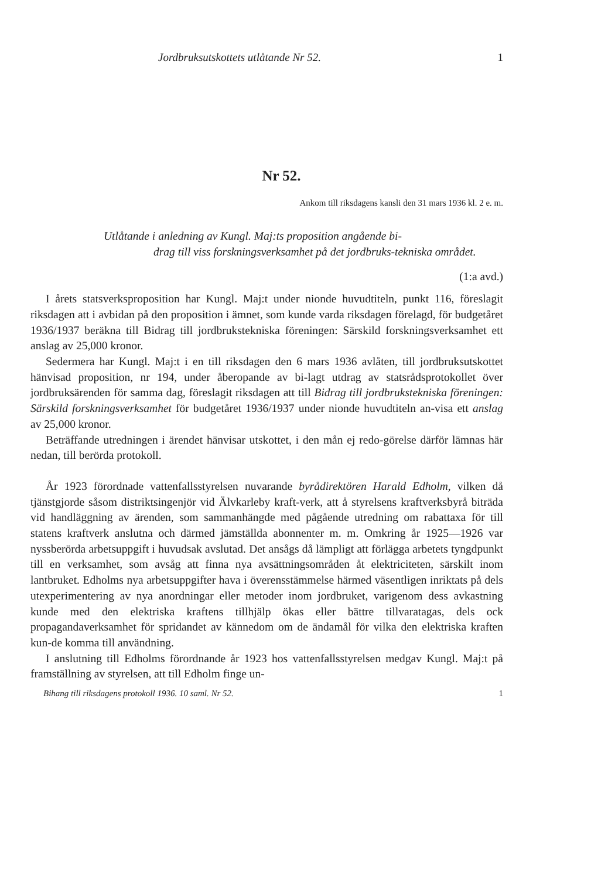Jordbruksutskottets utlåtande Nr 52. 1
Nr 52.
Ankom till riksdagens kansli den 31 mars 1936 kl. 2 e. m.
Utlåtande i anledning av Kungl. Maj:ts proposition angående bi-
drag till viss forskningsverksamhet på det jordbruks-tekniska området.
(1:a avd.)
I årets statsverksproposition har Kungl. Maj:t under nionde huvudtiteln, punkt 116, föreslagit riksdagen att i avbidan på den proposition i ämnet, som kunde varda riksdagen förelagd, för budgetåret 1936/1937 beräkna till Bidrag till jordbrukstekniska föreningen: Särskild forskningsverksamhet ett anslag av 25,000 kronor.
Sedermera har Kungl. Maj:t i en till riksdagen den 6 mars 1936 avlåten, till jordbruksutskottet hänvisad proposition, nr 194, under åberopande av bi-lagt utdrag av statsrådsprotokollet över jordbruksärenden för samma dag, föreslagit riksdagen att till Bidrag till jordbrukstekniska föreningen: Särskild forskningsverksamhet för budgetåret 1936/1937 under nionde huvudtiteln an-visa ett anslag av 25,000 kronor.
Beträffande utredningen i ärendet hänvisar utskottet, i den mån ej redo-görelse därför lämnas här nedan, till berörda protokoll.
År 1923 förordnade vattenfallsstyrelsen nuvarande byrådirektören Harald Edholm, vilken då tjänstgjorde såsom distriktsingenjör vid Älvkarleby kraft-verk, att å styrelsens kraftverksbyrå biträda vid handläggning av ärenden, som sammanhängde med pågående utredning om rabattaxa för till statens kraftverk anslutna och därmed jämställda abonnenter m. m. Omkring år 1925—1926 var nyssberörda arbetsuppgift i huvudsak avslutad. Det ansågs då lämpligt att förlägga arbetets tyngdpunkt till en verksamhet, som avsåg att finna nya avsättningsområden åt elektriciteten, särskilt inom lantbruket. Edholms nya arbetsuppgifter hava i överensstämmelse härmed väsentligen inriktats på dels utexperimentering av nya anordningar eller metoder inom jordbruket, varigenom dess avkastning kunde med den elektriska kraftens tillhjälp ökas eller bättre tillvaratagas, dels ock propagandaverksamhet för spridandet av kännedom om de ändamål för vilka den elektriska kraften kun-de komma till användning.
I anslutning till Edholms förordnande år 1923 hos vattenfallsstyrelsen medgav Kungl. Maj:t på framställning av styrelsen, att till Edholm finge un-
Bihang till riksdagens protokoll 1936. 10 saml. Nr 52. 1